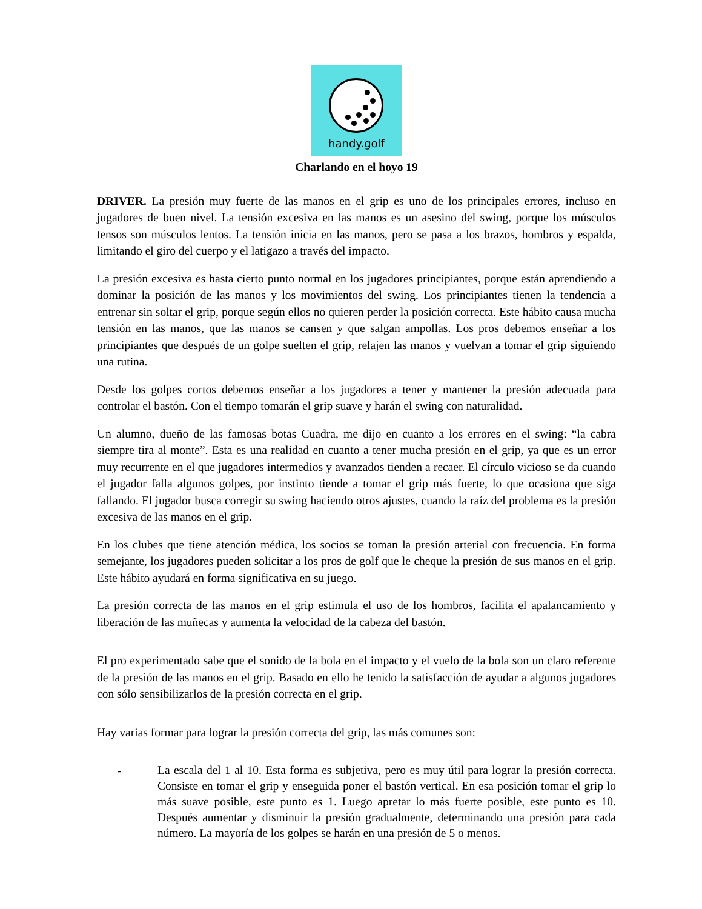handy.golf
Charlando en el hoyo 19
DRIVER. La presión muy fuerte de las manos en el grip es uno de los principales errores, incluso en jugadores de buen nivel. La tensión excesiva en las manos es un asesino del swing, porque los músculos tensos son músculos lentos. La tensión inicia en las manos, pero se pasa a los brazos, hombros y espalda, limitando el giro del cuerpo y el latigazo a través del impacto.
La presión excesiva es hasta cierto punto normal en los jugadores principiantes, porque están aprendiendo a dominar la posición de las manos y los movimientos del swing. Los principiantes tienen la tendencia a entrenar sin soltar el grip, porque según ellos no quieren perder la posición correcta. Este hábito causa mucha tensión en las manos, que las manos se cansen y que salgan ampollas. Los pros debemos enseñar a los principiantes que después de un golpe suelten el grip, relajen las manos y vuelvan a tomar el grip siguiendo una rutina.
Desde los golpes cortos debemos enseñar a los jugadores a tener y mantener la presión adecuada para controlar el bastón. Con el tiempo tomarán el grip suave y harán el swing con naturalidad.
Un alumno, dueño de las famosas botas Cuadra, me dijo en cuanto a los errores en el swing: “la cabra siempre tira al monte”. Esta es una realidad en cuanto a tener mucha presión en el grip, ya que es un error muy recurrente en el que jugadores intermedios y avanzados tienden a recaer. El círculo vicioso se da cuando el jugador falla algunos golpes, por instinto tiende a tomar el grip más fuerte, lo que ocasiona que siga fallando. El jugador busca corregir su swing haciendo otros ajustes, cuando la raíz del problema es la presión excesiva de las manos en el grip.
En los clubes que tiene atención médica, los socios se toman la presión arterial con frecuencia. En forma semejante, los jugadores pueden solicitar a los pros de golf que le cheque la presión de sus manos en el grip. Este hábito ayudará en forma significativa en su juego.
La presión correcta de las manos en el grip estimula el uso de los hombros, facilita el apalancamiento y liberación de las muñecas y aumenta la velocidad de la cabeza del bastón.
El pro experimentado sabe que el sonido de la bola en el impacto y el vuelo de la bola son un claro referente de la presión de las manos en el grip. Basado en ello he tenido la satisfacción de ayudar a algunos jugadores con sólo sensibilizarlos de la presión correcta en el grip.
Hay varias formar para lograr la presión correcta del grip, las más comunes son:
-
La escala del 1 al 10. Esta forma es subjetiva, pero es muy útil para lograr la presión correcta. Consiste en tomar el grip y enseguida poner el bastón vertical. En esa posición tomar el grip lo más suave posible, este punto es 1. Luego apretar lo más fuerte posible, este punto es 10. Después aumentar y disminuir la presión gradualmente, determinando una presión para cada número. La mayoría de los golpes se harán en una presión de 5 o menos.